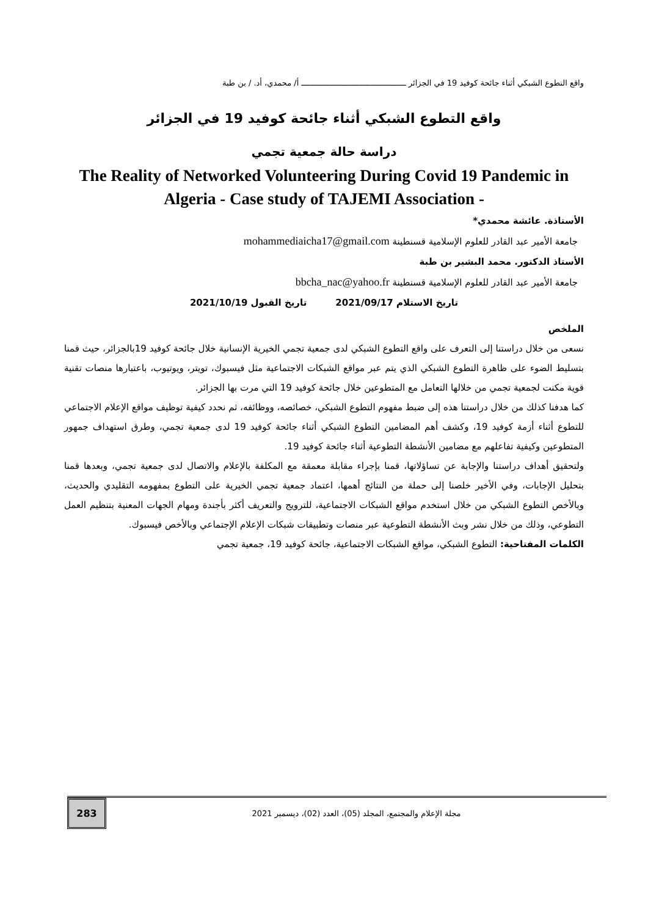واقع التطوع الشبكي أثناء جائحة كوفيد 19 في الجزائر ـــــــــــــــــــــــــــــــــــــــــــــ أ/ محمدي، أد. / بن طبة
واقع التطوع الشبكي أثناء جائحة كوفيد 19 في الجزائر
دراسة حالة جمعية تجمي
The Reality of Networked Volunteering During Covid 19 Pandemic in Algeria - Case study of TAJEMI Association -
الأستاذة. عائشة محمدي*
جامعة الأمير عبد القادر للعلوم الإسلامية قسنطينة mohammediaicha17@gmail.com
الأستاذ الدكتور. محمد البشير بن طبة
جامعة الأمير عبد القادر للعلوم الإسلامية قسنطينة bbcha_nac@yahoo.fr
تاريخ الاستلام 2021/09/17 تاريخ القبول 2021/10/19
الملخص
نسعى من خلال دراستنا إلى التعرف على واقع التطوع الشبكي لدى جمعية تجمي الخيرية الإنسانية خلال جائحة كوفيد 19بالجزائر، حيث قمنا بتسليط الضوء على ظاهرة التطوع الشبكي الذي يتم عبر مواقع الشبكات الاجتماعية مثل فيسبوك، تويتر، ويوتيوب، باعتبارها منصات تقنية قوية مكنت لجمعية تجمي من خلالها التعامل مع المتطوعين خلال جائحة كوفيد 19 التي مرت بها الجزائر.
كما هدفنا كذلك من خلال دراستنا هذه إلى ضبط مفهوم التطوع الشبكي، خصائصه، ووظائفه، ثم نحدد كيفية توظيف مواقع الإعلام الاجتماعي للتطوع أثناء أزمة كوفيد 19، وكشف أهم المضامين التطوع الشبكي أثناء جائحة كوفيد 19 لدى جمعية تجمي، وطرق استهداف جمهور المتطوعين وكيفية تفاعلهم مع مضامين الأنشطة التطوعية أثناء جائحة كوفيد 19.
ولتحقيق أهداف دراستنا والإجابة عن تساؤلاتها، قمنا بإجراء مقابلة معمقة مع المكلفة بالإعلام والاتصال لدى جمعية تجمي، وبعدها قمنا بتحليل الإجابات، وفي الأخير خلصنا إلى حملة من النتائج أهمها، اعتماد جمعية تجمي الخيرية على التطوع بمفهومه التقليدي والحديث، وبالأخص التطوع الشبكي من خلال استخدم مواقع الشبكات الاجتماعية، للترويج والتعريف أكثر بأجندة ومهام الجهات المعنية بتنظيم العمل التطوعي، وذلك من خلال نشر وبث الأنشطة التطوعية عبر منصات وتطبيقات شبكات الإعلام الإجتماعي وبالأخص فيسبوك.
الكلمات المفتاحية: التطوع الشبكي، مواقع الشبكات الاجتماعية، جائحة كوفيد 19، جمعية تجمي
مجلة الإعلام والمجتمع، المجلد (05)، العدد (02)، ديسمبر 2021
283